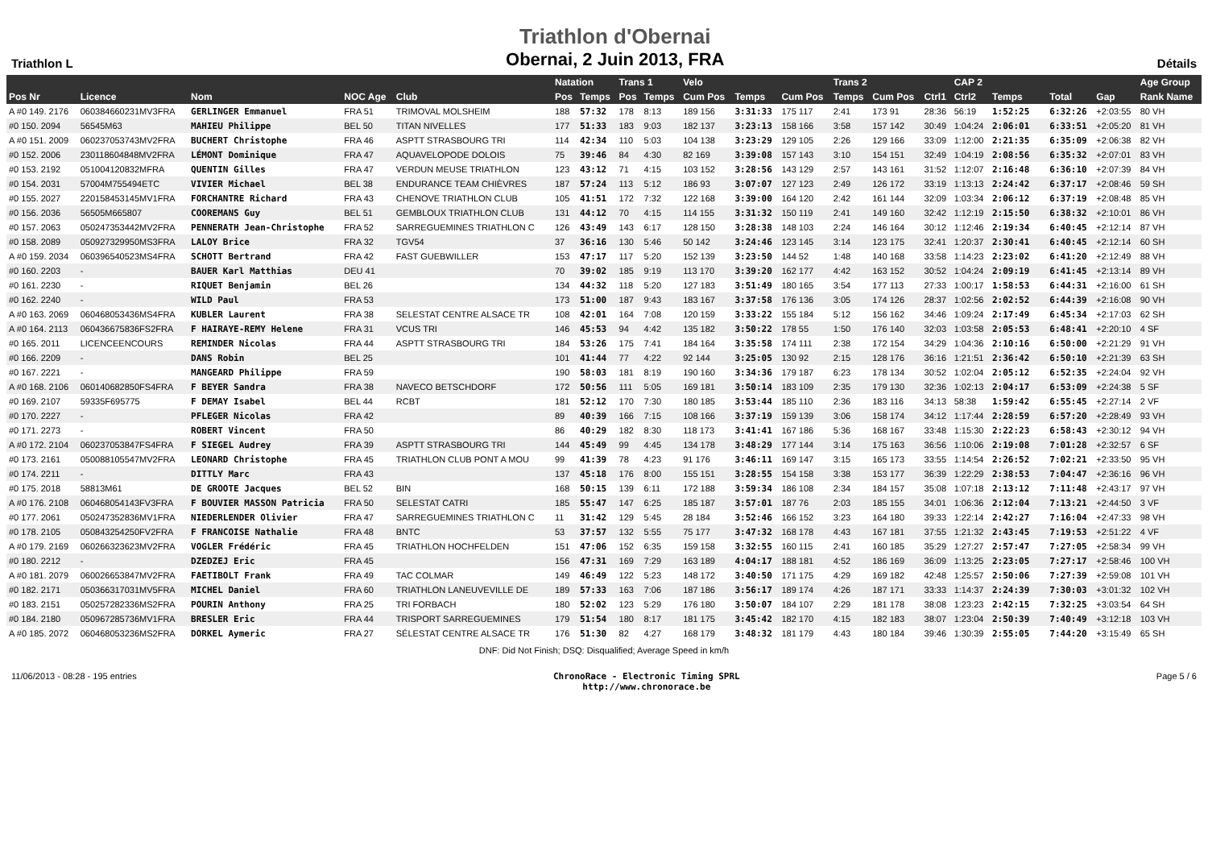Triathlon L
Triathlon d'Obernai
Obernai, 2 Juin 2013, FRA
Détails
| | | | | | Natation | | Trans 1 | | Velo | | | Trans 2 | | | CAP 2 | | | | | | Age Group |
| --- | --- | --- | --- | --- | --- | --- | --- | --- | --- | --- | --- | --- | --- | --- | --- | --- | --- | --- | --- | --- | --- |
| Pos Nr | Licence | Nom | NOC Age | Club | Pos | Temps | Pos | Temps | Cum Pos | Temps | Cum Pos | Temps | Cum Pos | Ctrl1 | Ctrl2 | Temps | | | Total | Gap | Rank Name |
| A #0 149. 2176 | 060384660231MV3FRA | GERLINGER Emmanuel | FRA 51 | TRIMOVAL MOLSHEIM | 188 | 57:32 | 178 | 8:13 | 189 156 | 3:31:33 | 175 117 | 2:41 | 173 91 | 28:36 | 56:19 | 1:52:25 | | | 6:32:26 | +2:03:55 | 80 VH |
| #0 150. 2094 | 56545M63 | MAHIEU Philippe | BEL 50 | TITAN NIVELLES | 177 | 51:33 | 183 | 9:03 | 182 137 | 3:23:13 | 158 166 | 3:58 | 157 142 | 30:49 | 1:04:24 | 2:06:01 | | | 6:33:51 | +2:05:20 | 81 VH |
| A #0 151. 2009 | 060237053743MV2FRA | BUCHERT Christophe | FRA 46 | ASPTT STRASBOURG TRI | 114 | 42:34 | 110 | 5:03 | 104 138 | 3:23:29 | 129 105 | 2:26 | 129 166 | 33:09 | 1:12:00 | 2:21:35 | | | 6:35:09 | +2:06:38 | 82 VH |
| #0 152. 2006 | 230118604848MV2FRA | LÉMONT Dominique | FRA 47 | AQUAVELOPODE DOLOIS | 75 | 39:46 | 84 | 4:30 | 82 169 | 3:39:08 | 157 143 | 3:10 | 154 151 | 32:49 | 1:04:19 | 2:08:56 | | | 6:35:32 | +2:07:01 | 83 VH |
| #0 153. 2192 | 051004120832MFRA | QUENTIN Gilles | FRA 47 | VERDUN MEUSE TRIATHLON | 123 | 43:12 | 71 | 4:15 | 103 152 | 3:28:56 | 143 129 | 2:57 | 143 161 | 31:52 | 1:12:07 | 2:16:48 | | | 6:36:10 | +2:07:39 | 84 VH |
| #0 154. 2031 | 57004M755494ETC | VIVIER Michael | BEL 38 | ENDURANCE TEAM CHIÈVRES | 187 | 57:24 | 113 | 5:12 | 186 93 | 3:07:07 | 127 123 | 2:49 | 126 172 | 33:19 | 1:13:13 | 2:24:42 | | | 6:37:17 | +2:08:46 | 59 SH |
| #0 155. 2027 | 220158453145MV1FRA | FORCHANTRE Richard | FRA 43 | CHENOVE TRIATHLON CLUB | 105 | 41:51 | 172 | 7:32 | 122 168 | 3:39:00 | 164 120 | 2:42 | 161 144 | 32:09 | 1:03:34 | 2:06:12 | | | 6:37:19 | +2:08:48 | 85 VH |
| #0 156. 2036 | 56505M665807 | COOREMANS Guy | BEL 51 | GEMBLOUX TRIATHLON CLUB | 131 | 44:12 | 70 | 4:15 | 114 155 | 3:31:32 | 150 119 | 2:41 | 149 160 | 32:42 | 1:12:19 | 2:15:50 | | | 6:38:32 | +2:10:01 | 86 VH |
| #0 157. 2063 | 050247353442MV2FRA | PENNERATH Jean-Christophe | FRA 52 | SARREGUEMINES TRIATHLON C | 126 | 43:49 | 143 | 6:17 | 128 150 | 3:28:38 | 148 103 | 2:24 | 146 164 | 30:12 | 1:12:46 | 2:19:34 | | | 6:40:45 | +2:12:14 | 87 VH |
| #0 158. 2089 | 050927329950MS3FRA | LALOY Brice | FRA 32 | TGV54 | 37 | 36:16 | 130 | 5:46 | 50 142 | 3:24:46 | 123 145 | 3:14 | 123 175 | 32:41 | 1:20:37 | 2:30:41 | | | 6:40:45 | +2:12:14 | 60 SH |
| A #0 159. 2034 | 060396540523MS4FRA | SCHOTT Bertrand | FRA 42 | FAST GUEBWILLER | 153 | 47:17 | 117 | 5:20 | 152 139 | 3:23:50 | 144 52 | 1:48 | 140 168 | 33:58 | 1:14:23 | 2:23:02 | | | 6:41:20 | +2:12:49 | 88 VH |
| #0 160. 2203 | - | BAUER Karl Matthias | DEU 41 | | 70 | 39:02 | 185 | 9:19 | 113 170 | 3:39:20 | 162 177 | 4:42 | 163 152 | 30:52 | 1:04:24 | 2:09:19 | | | 6:41:45 | +2:13:14 | 89 VH |
| #0 161. 2230 | - | RIQUET Benjamin | BEL 26 | | 134 | 44:32 | 118 | 5:20 | 127 183 | 3:51:49 | 180 165 | 3:54 | 177 113 | 27:33 | 1:00:17 | 1:58:53 | | | 6:44:31 | +2:16:00 | 61 SH |
| #0 162. 2240 | - | WILD Paul | FRA 53 | | 173 | 51:00 | 187 | 9:43 | 183 167 | 3:37:58 | 176 136 | 3:05 | 174 126 | 28:37 | 1:02:56 | 2:02:52 | | | 6:44:39 | +2:16:08 | 90 VH |
| A #0 163. 2069 | 060468053436MS4FRA | KUBLER Laurent | FRA 38 | SELESTAT CENTRE ALSACE TR | 108 | 42:01 | 164 | 7:08 | 120 159 | 3:33:22 | 155 184 | 5:12 | 156 162 | 34:46 | 1:09:24 | 2:17:49 | | | 6:45:34 | +2:17:03 | 62 SH |
| A #0 164. 2113 | 060436675836FS2FRA | F HAIRAYE-REMY Helene | FRA 31 | VCUS TRI | 146 | 45:53 | 94 | 4:42 | 135 182 | 3:50:22 | 178 55 | 1:50 | 176 140 | 32:03 | 1:03:58 | 2:05:53 | | | 6:48:41 | +2:20:10 | 4 SF |
| #0 165. 2011 | LICENCEENCOURS | REMINDER Nicolas | FRA 44 | ASPTT STRASBOURG TRI | 184 | 53:26 | 175 | 7:41 | 184 164 | 3:35:58 | 174 111 | 2:38 | 172 154 | 34:29 | 1:04:36 | 2:10:16 | | | 6:50:00 | +2:21:29 | 91 VH |
| #0 166. 2209 | - | DANS Robin | BEL 25 | | 101 | 41:44 | 77 | 4:22 | 92 144 | 3:25:05 | 130 92 | 2:15 | 128 176 | 36:16 | 1:21:51 | 2:36:42 | | | 6:50:10 | +2:21:39 | 63 SH |
| #0 167. 2221 | - | MANGEARD Philippe | FRA 59 | | 190 | 58:03 | 181 | 8:19 | 190 160 | 3:34:36 | 179 187 | 6:23 | 178 134 | 30:52 | 1:02:04 | 2:05:12 | | | 6:52:35 | +2:24:04 | 92 VH |
| A #0 168. 2106 | 060140682850FS4FRA | F BEYER Sandra | FRA 38 | NAVECO BETSCHDORF | 172 | 50:56 | 111 | 5:05 | 169 181 | 3:50:14 | 183 109 | 2:35 | 179 130 | 32:36 | 1:02:13 | 2:04:17 | | | 6:53:09 | +2:24:38 | 5 SF |
| #0 169. 2107 | 59335F695775 | F DEMAY Isabel | BEL 44 | RCBT | 181 | 52:12 | 170 | 7:30 | 180 185 | 3:53:44 | 185 110 | 2:36 | 183 116 | 34:13 | 58:38 | 1:59:42 | | | 6:55:45 | +2:27:14 | 2 VF |
| #0 170. 2227 | - | PFLEGER Nicolas | FRA 42 | | 89 | 40:39 | 166 | 7:15 | 108 166 | 3:37:19 | 159 139 | 3:06 | 158 174 | 34:12 | 1:17:44 | 2:28:59 | | | 6:57:20 | +2:28:49 | 93 VH |
| #0 171. 2273 | - | ROBERT Vincent | FRA 50 | | 86 | 40:29 | 182 | 8:30 | 118 173 | 3:41:41 | 167 186 | 5:36 | 168 167 | 33:48 | 1:15:30 | 2:22:23 | | | 6:58:43 | +2:30:12 | 94 VH |
| A #0 172. 2104 | 060237053847FS4FRA | F SIEGEL Audrey | FRA 39 | ASPTT STRASBOURG TRI | 144 | 45:49 | 99 | 4:45 | 134 178 | 3:48:29 | 177 144 | 3:14 | 175 163 | 36:56 | 1:10:06 | 2:19:08 | | | 7:01:28 | +2:32:57 | 6 SF |
| #0 173. 2161 | 050088105547MV2FRA | LEONARD Christophe | FRA 45 | TRIATHLON CLUB PONT A MOU | 99 | 41:39 | 78 | 4:23 | 91 176 | 3:46:11 | 169 147 | 3:15 | 165 173 | 33:55 | 1:14:54 | 2:26:52 | | | 7:02:21 | +2:33:50 | 95 VH |
| #0 174. 2211 | - | DITTLY Marc | FRA 43 | | 137 | 45:18 | 176 | 8:00 | 155 151 | 3:28:55 | 154 158 | 3:38 | 153 177 | 36:39 | 1:22:29 | 2:38:53 | | | 7:04:47 | +2:36:16 | 96 VH |
| #0 175. 2018 | 58813M61 | DE GROOTE Jacques | BEL 52 | BIN | 168 | 50:15 | 139 | 6:11 | 172 188 | 3:59:34 | 186 108 | 2:34 | 184 157 | 35:08 | 1:07:18 | 2:13:12 | | | 7:11:48 | +2:43:17 | 97 VH |
| A #0 176. 2108 | 060468054143FV3FRA | F BOUVIER MASSON Patricia | FRA 50 | SELESTAT CATRI | 185 | 55:47 | 147 | 6:25 | 185 187 | 3:57:01 | 187 76 | 2:03 | 185 155 | 34:01 | 1:06:36 | 2:12:04 | | | 7:13:21 | +2:44:50 | 3 VF |
| #0 177. 2061 | 050247352836MV1FRA | NIEDERLENDER Olivier | FRA 47 | SARREGUEMINES TRIATHLON C | 11 | 31:42 | 129 | 5:45 | 28 184 | 3:52:46 | 166 152 | 3:23 | 164 180 | 39:33 | 1:22:14 | 2:42:27 | | | 7:16:04 | +2:47:33 | 98 VH |
| #0 178. 2105 | 050843254250FV2FRA | F FRANCOISE Nathalie | FRA 48 | BNTC | 53 | 37:57 | 132 | 5:55 | 75 177 | 3:47:32 | 168 178 | 4:43 | 167 181 | 37:55 | 1:21:32 | 2:43:45 | | | 7:19:53 | +2:51:22 | 4 VF |
| A #0 179. 2169 | 060266323623MV2FRA | VOGLER Frédéric | FRA 45 | TRIATHLON HOCHFELDEN | 151 | 47:06 | 152 | 6:35 | 159 158 | 3:32:55 | 160 115 | 2:41 | 160 185 | 35:29 | 1:27:27 | 2:57:47 | | | 7:27:05 | +2:58:34 | 99 VH |
| #0 180. 2212 | - | DZEDZEJ Eric | FRA 45 | | 156 | 47:31 | 169 | 7:29 | 163 189 | 4:04:17 | 188 181 | 4:52 | 186 169 | 36:09 | 1:13:25 | 2:23:05 | | | 7:27:17 | +2:58:46 | 100 VH |
| A #0 181. 2079 | 060026653847MV2FRA | FAETIBOLT Frank | FRA 49 | TAC COLMAR | 149 | 46:49 | 122 | 5:23 | 148 172 | 3:40:50 | 171 175 | 4:29 | 169 182 | 42:48 | 1:25:57 | 2:50:06 | | | 7:27:39 | +2:59:08 | 101 VH |
| #0 182. 2171 | 050366317031MV5FRA | MICHEL Daniel | FRA 60 | TRIATHLON LANEUVEVILLE DE | 189 | 57:33 | 163 | 7:06 | 187 186 | 3:56:17 | 189 174 | 4:26 | 187 171 | 33:33 | 1:14:37 | 2:24:39 | | | 7:30:03 | +3:01:32 | 102 VH |
| #0 183. 2151 | 050257282336MS2FRA | POURIN Anthony | FRA 25 | TRI FORBACH | 180 | 52:02 | 123 | 5:29 | 176 180 | 3:50:07 | 184 107 | 2:29 | 181 178 | 38:08 | 1:23:23 | 2:42:15 | | | 7:32:25 | +3:03:54 | 64 SH |
| #0 184. 2180 | 050967285736MV1FRA | BRESLER Eric | FRA 44 | TRISPORT SARREGUEMINES | 179 | 51:54 | 180 | 8:17 | 181 175 | 3:45:42 | 182 170 | 4:15 | 182 183 | 38:07 | 1:23:04 | 2:50:39 | | | 7:40:49 | +3:12:18 | 103 VH |
| A #0 185. 2072 | 060468053236MS2FRA | DORKEL Aymeric | FRA 27 | SÉLESTAT CENTRE ALSACE TR | 176 | 51:30 | 82 | 4:27 | 168 179 | 3:48:32 | 181 179 | 4:43 | 180 184 | 39:46 | 1:30:39 | 2:55:05 | | | 7:44:20 | +3:15:49 | 65 SH |
DNF: Did Not Finish; DSQ: Disqualified; Average Speed in km/h
11/06/2013 - 08:28 - 195 entries
ChronoRace - Electronic Timing SPRL
http://www.chronorace.be
Page 5 / 6